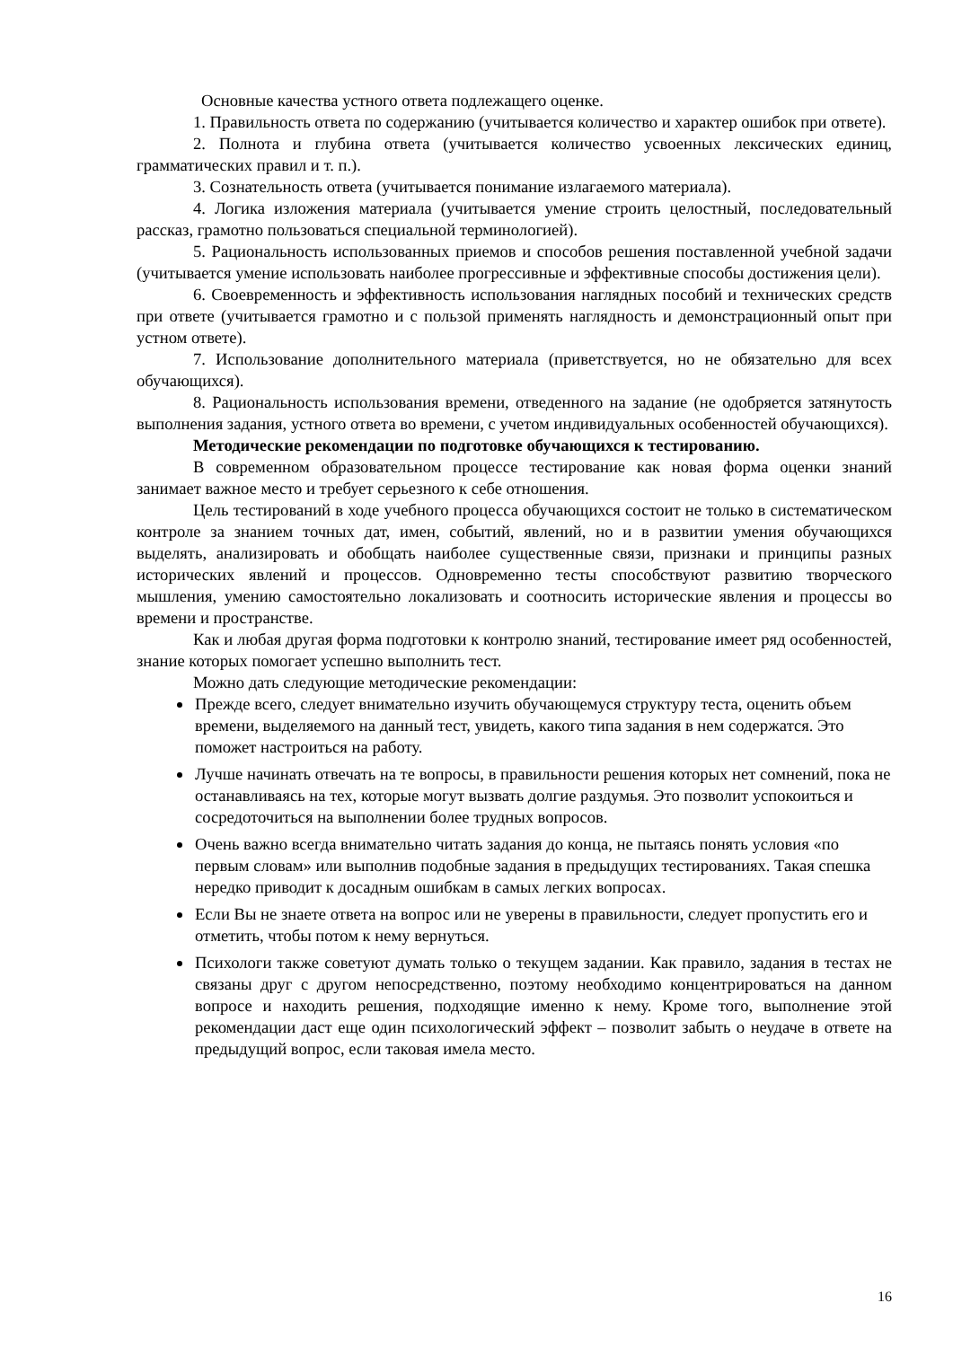Основные качества устного ответа подлежащего оценке.
1. Правильность ответа по содержанию (учитывается количество и характер ошибок при ответе).
2. Полнота и глубина ответа (учитывается количество усвоенных лексических единиц, грамматических правил и т. п.).
3. Сознательность ответа (учитывается понимание излагаемого материала).
4. Логика изложения материала (учитывается умение строить целостный, последовательный рассказ, грамотно пользоваться специальной терминологией).
5. Рациональность использованных приемов и способов решения поставленной учебной задачи (учитывается умение использовать наиболее прогрессивные и эффективные способы достижения цели).
6. Своевременность и эффективность использования наглядных пособий и технических средств при ответе (учитывается грамотно и с пользой применять наглядность и демонстрационный опыт при устном ответе).
7. Использование дополнительного материала (приветствуется, но не обязательно для всех обучающихся).
8. Рациональность использования времени, отведенного на задание (не одобряется затянутость выполнения задания, устного ответа во времени, с учетом индивидуальных особенностей обучающихся).
Методические рекомендации по подготовке обучающихся к тестированию.
В современном образовательном процессе тестирование как новая форма оценки знаний занимает важное место и требует серьезного к себе отношения.
Цель тестирований в ходе учебного процесса обучающихся состоит не только в систематическом контроле за знанием точных дат, имен, событий, явлений, но и в развитии умения обучающихся выделять, анализировать и обобщать наиболее существенные связи, признаки и принципы разных исторических явлений и процессов. Одновременно тесты способствуют развитию творческого мышления, умению самостоятельно локализовать и соотносить исторические явления и процессы во времени и пространстве.
Как и любая другая форма подготовки к контролю знаний, тестирование имеет ряд особенностей, знание которых помогает успешно выполнить тест.
Можно дать следующие методические рекомендации:
Прежде всего, следует внимательно изучить обучающемуся структуру теста, оценить объем времени, выделяемого на данный тест, увидеть, какого типа задания в нем содержатся. Это поможет настроиться на работу.
Лучше начинать отвечать на те вопросы, в правильности решения которых нет сомнений, пока не останавливаясь на тех, которые могут вызвать долгие раздумья. Это позволит успокоиться и сосредоточиться на выполнении более трудных вопросов.
Очень важно всегда внимательно читать задания до конца, не пытаясь понять условия «по первым словам» или выполнив подобные задания в предыдущих тестированиях. Такая спешка нередко приводит к досадным ошибкам в самых легких вопросах.
Если Вы не знаете ответа на вопрос или не уверены в правильности, следует пропустить его и отметить, чтобы потом к нему вернуться.
Психологи также советуют думать только о текущем задании. Как правило, задания в тестах не связаны друг с другом непосредственно, поэтому необходимо концентрироваться на данном вопросе и находить решения, подходящие именно к нему. Кроме того, выполнение этой рекомендации даст еще один психологический эффект – позволит забыть о неудаче в ответе на предыдущий вопрос, если таковая имела место.
16